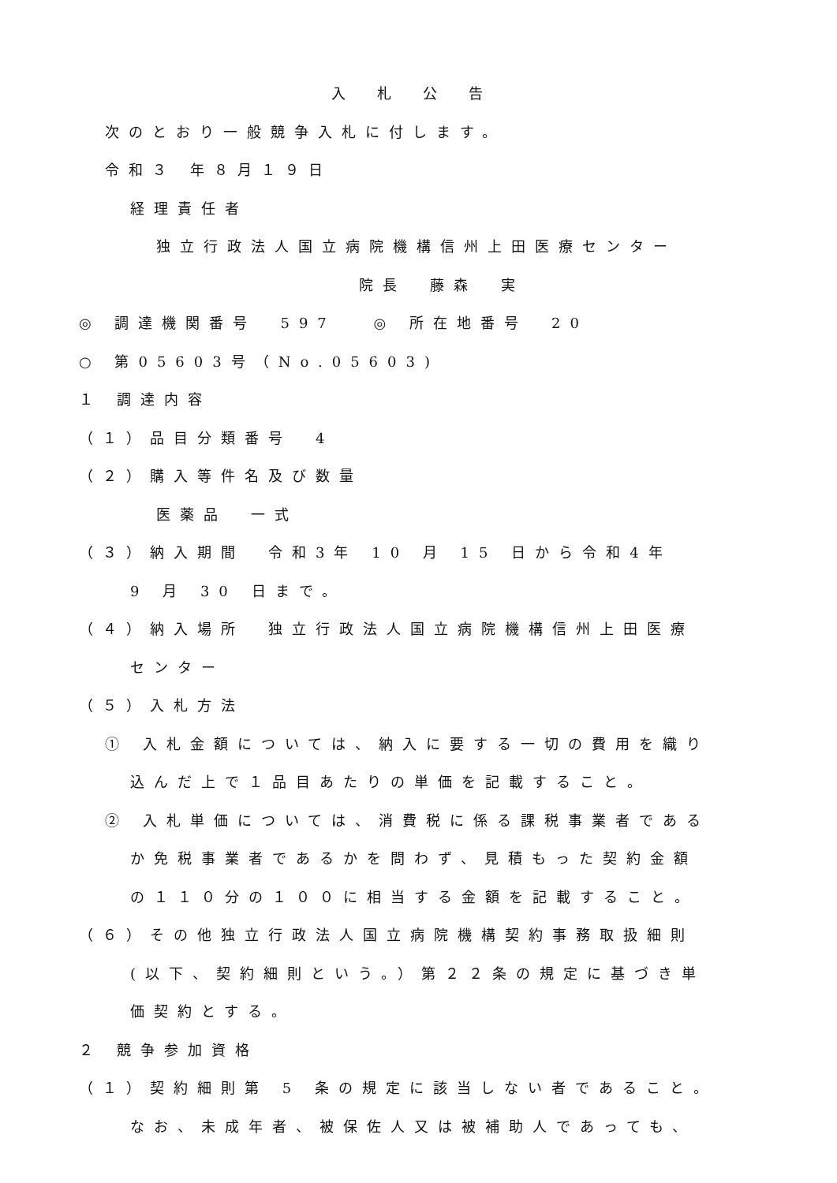入札公告
次のとおり一般競争入札に付します。
令和３ 年８月１９日
経理責任者
独立行政法人国立病院機構信州上田医療センター
院長　藤森　実
◎ 調達機関番号　597　 ◎ 所在地番号　20
○ 第05603号（No.05603)
１ 調達内容
（１）品目分類番号　4
（２）購入等件名及び数量
医薬品　一式
（３）納入期間　令和3年 10 月 15 日から令和4年
9 月 30 日まで。
（４）納入場所　独立行政法人国立病院機構信州上田医療
センター
（５）入札方法
① 入札金額については、納入に要する一切の費用を織り
込んだ上で１品目あたりの単価を記載すること。
② 入札単価については、消費税に係る課税事業者である
か免税事業者であるかを問わず、見積もった契約金額
の１１０分の１００に相当する金額を記載すること。
（６）その他独立行政法人国立病院機構契約事務取扱細則
(以下、契約細則という。）第２２条の規定に基づき単
価契約とする。
２ 競争参加資格
（１）契約細則第 5 条の規定に該当しない者であること。
なお、未成年者、被保佐人又は被補助人であっても、